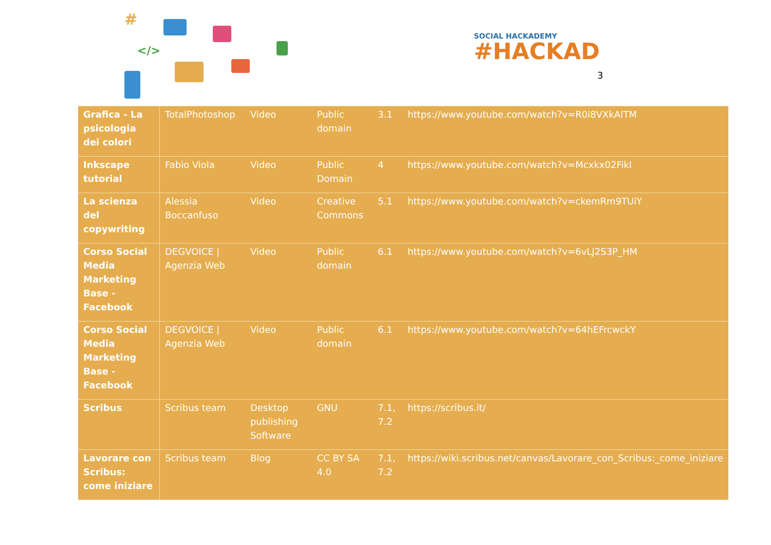#
</>
SOCIAL HACKADEMY
#HACKAD
3
| Grafica - La psicologia dei colori | TotalPhotoshop | Video | Public domain | 3.1 | https://www.youtube.com/watch?v=R0i8VXkAITM |
| Inkscape tutorial | Fabio Viola | Video | Public Domain | 4 | https://www.youtube.com/watch?v=Mcxkx02FikI |
| La scienza del copywriting | Alessia Boccanfuso | Video | Creative Commons | 5.1 | https://www.youtube.com/watch?v=ckemRm9TUiY |
| Corso Social Media Marketing Base - Facebook | DEGVOICE / Agenzia Web | Video | Public domain | 6.1 | https://www.youtube.com/watch?v=6vLJ2S3P_HM |
| Corso Social Media Marketing Base - Facebook | DEGVOICE / Agenzia Web | Video | Public domain | 6.1 | https://www.youtube.com/watch?v=64hEFrcwckY |
| Scribus | Scribus team | Desktop publishing Software | GNU | 7.1, 7.2 | https://scribus.it/ |
| Lavorare con Scribus: come iniziare | Scribus team | Blog | CC BY SA 4.0 | 7.1, 7.2 | https://wiki.scribus.net/canvas/Lavorare_con_Scribus:_come_iniziare |